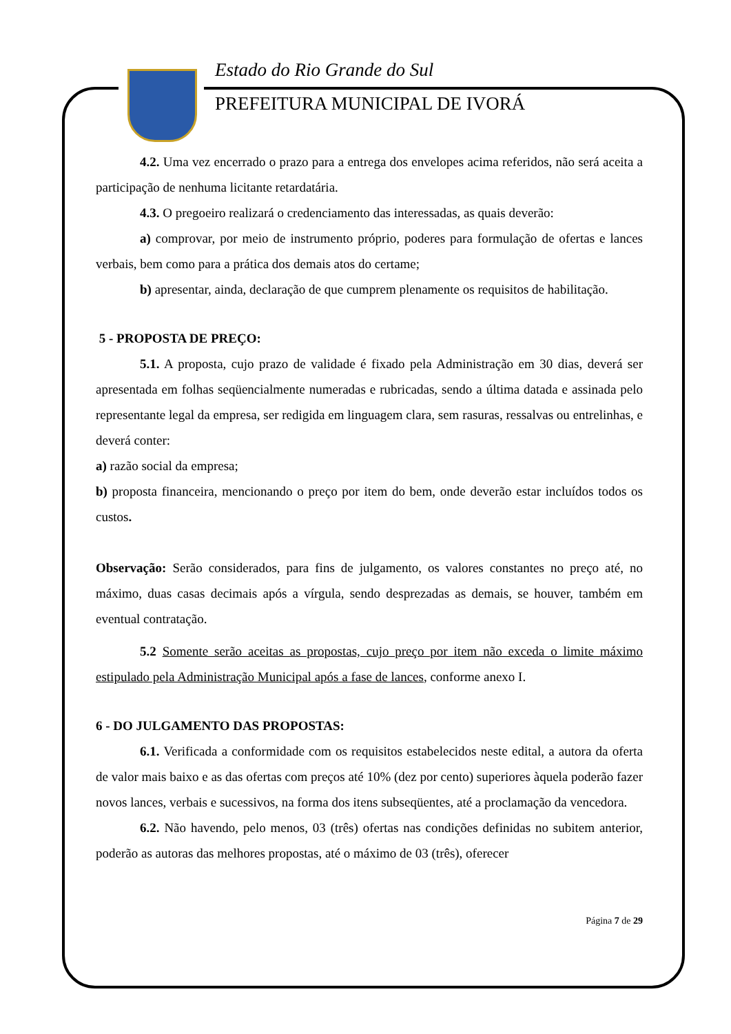Estado do Rio Grande do Sul
PREFEITURA MUNICIPAL DE IVORÁ
4.2. Uma vez encerrado o prazo para a entrega dos envelopes acima referidos, não será aceita a participação de nenhuma licitante retardatária.
4.3. O pregoeiro realizará o credenciamento das interessadas, as quais deverão:
a) comprovar, por meio de instrumento próprio, poderes para formulação de ofertas e lances verbais, bem como para a prática dos demais atos do certame;
b) apresentar, ainda, declaração de que cumprem plenamente os requisitos de habilitação.
5 - PROPOSTA DE PREÇO:
5.1. A proposta, cujo prazo de validade é fixado pela Administração em 30 dias, deverá ser apresentada em folhas seqüencialmente numeradas e rubricadas, sendo a última datada e assinada pelo representante legal da empresa, ser redigida em linguagem clara, sem rasuras, ressalvas ou entrelinhas, e deverá conter:
a) razão social da empresa;
b) proposta financeira, mencionando o preço por item do bem, onde deverão estar incluídos todos os custos.
Observação: Serão considerados, para fins de julgamento, os valores constantes no preço até, no máximo, duas casas decimais após a vírgula, sendo desprezadas as demais, se houver, também em eventual contratação.
5.2 Somente serão aceitas as propostas, cujo preço por item não exceda o limite máximo estipulado pela Administração Municipal após a fase de lances, conforme anexo I.
6 - DO JULGAMENTO DAS PROPOSTAS:
6.1. Verificada a conformidade com os requisitos estabelecidos neste edital, a autora da oferta de valor mais baixo e as das ofertas com preços até 10% (dez por cento) superiores àquela poderão fazer novos lances, verbais e sucessivos, na forma dos itens subseqüentes, até a proclamação da vencedora.
6.2. Não havendo, pelo menos, 03 (três) ofertas nas condições definidas no subitem anterior, poderão as autoras das melhores propostas, até o máximo de 03 (três), oferecer
Página 7 de 29